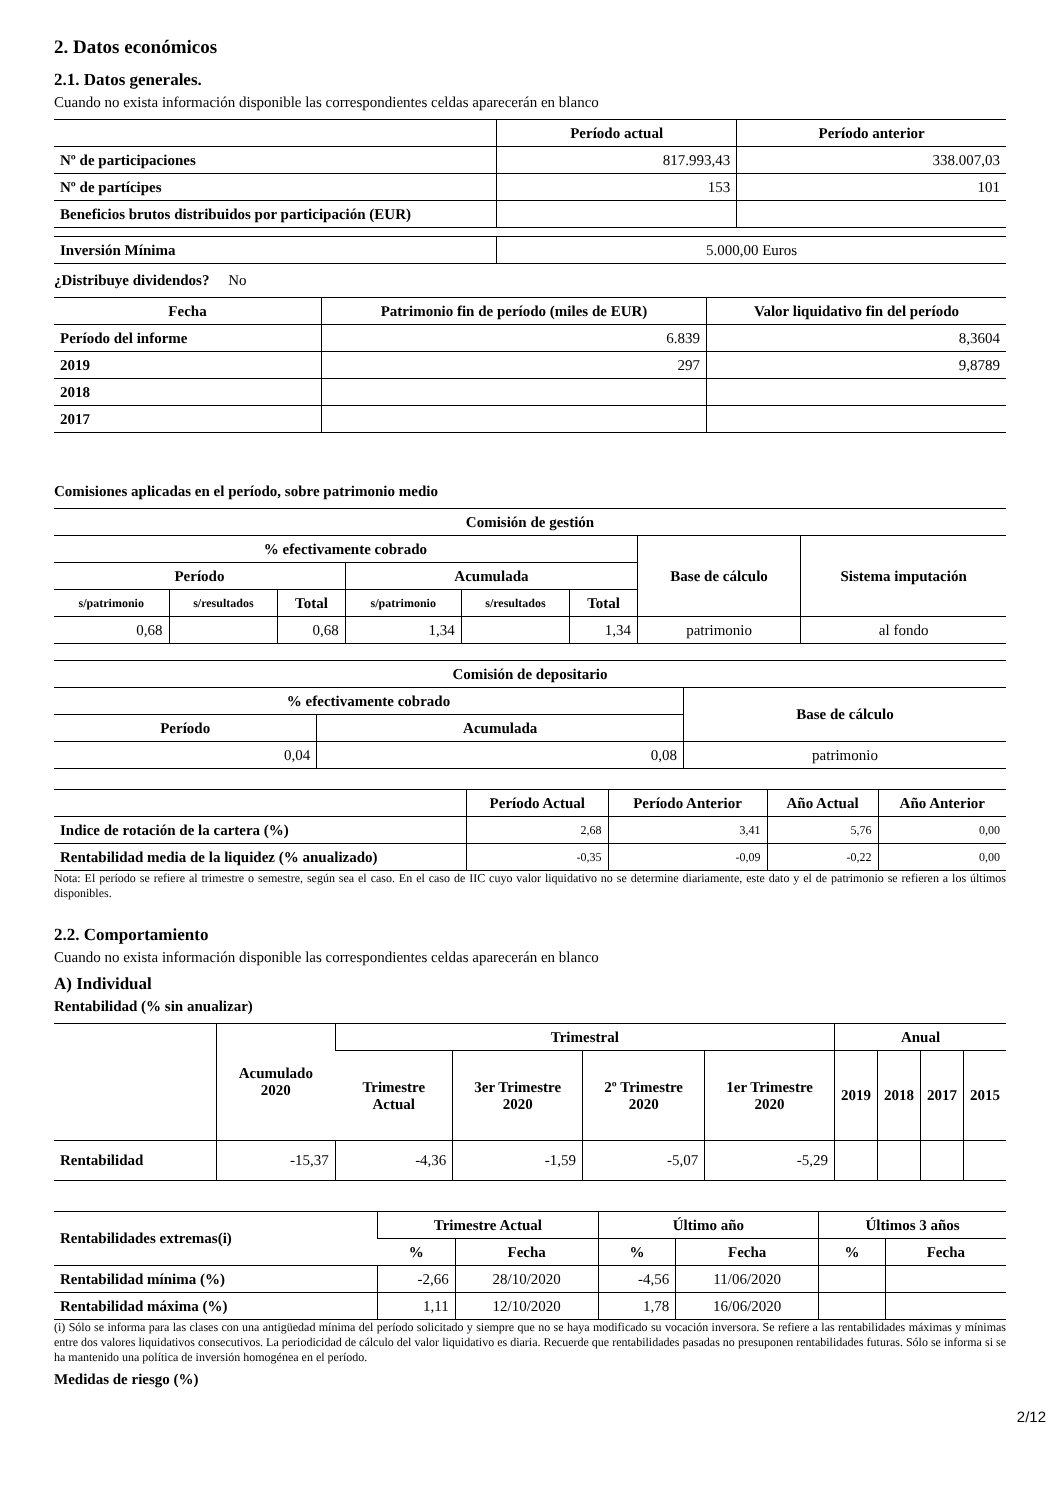2. Datos económicos
2.1. Datos generales.
Cuando no exista información disponible las correspondientes celdas aparecerán en blanco
| | Período actual | Período anterior |
| --- | --- | --- |
| Nº de participaciones | 817.993,43 | 338.007,03 |
| Nº de partícipes | 153 | 101 |
| Beneficios brutos distribuidos por participación (EUR) | | |
| Inversión Mínima | 5.000,00 Euros |
¿Distribuye dividendos? No
| Fecha | Patrimonio fin de período (miles de EUR) | Valor liquidativo fin del período |
| --- | --- | --- |
| Período del informe | 6.839 | 8,3604 |
| 2019 | 297 | 9,8789 |
| 2018 | | |
| 2017 | | |
Comisiones aplicadas en el período, sobre patrimonio medio
| Comisión de gestión | | | | | | | |
| --- | --- | --- | --- | --- | --- | --- | --- |
| % efectivamente cobrado | | | | | | Base de cálculo | Sistema imputación |
| Período | | | Acumulada | | | | |
| s/patrimonio | s/resultados | Total | s/patrimonio | s/resultados | Total | | |
| 0,68 | | 0,68 | 1,34 | | 1,34 | patrimonio | al fondo |
| Comisión de depositario | | |
| --- | --- | --- |
| % efectivamente cobrado | | Base de cálculo |
| Período | Acumulada | |
| 0,04 | 0,08 | patrimonio |
| | Período Actual | Período Anterior | Año Actual | Año Anterior |
| --- | --- | --- | --- | --- |
| Indice de rotación de la cartera (%) | 2,68 | 3,41 | 5,76 | 0,00 |
| Rentabilidad media de la liquidez (% anualizado) | -0,35 | -0,09 | -0,22 | 0,00 |
Nota: El período se refiere al trimestre o semestre, según sea el caso. En el caso de IIC cuyo valor liquidativo no se determine diariamente, este dato y el de patrimonio se refieren a los últimos disponibles.
2.2. Comportamiento
Cuando no exista información disponible las correspondientes celdas aparecerán en blanco
A) Individual
Rentabilidad (% sin anualizar)
| | Acumulado 2020 | Trimestral | | | | Anual | | | |
| --- | --- | --- | --- | --- | --- | --- | --- | --- | --- |
| | | Trimestre Actual | 3er Trimestre 2020 | 2º Trimestre 2020 | 1er Trimestre 2020 | 2019 | 2018 | 2017 | 2015 |
| Rentabilidad | -15,37 | -4,36 | -1,59 | -5,07 | -5,29 | | | | |
| Rentabilidades extremas(i) | Trimestre Actual | | Último año | | Últimos 3 años | |
| --- | --- | --- | --- | --- | --- | --- |
| | % | Fecha | % | Fecha | % | Fecha |
| Rentabilidad mínima (%) | -2,66 | 28/10/2020 | -4,56 | 11/06/2020 | | |
| Rentabilidad máxima (%) | 1,11 | 12/10/2020 | 1,78 | 16/06/2020 | | |
(i) Sólo se informa para las clases con una antigüedad mínima del período solicitado y siempre que no se haya modificado su vocación inversora. Se refiere a las rentabilidades máximas y mínimas entre dos valores liquidativos consecutivos. La periodicidad de cálculo del valor liquidativo es diaria. Recuerde que rentabilidades pasadas no presuponen rentabilidades futuras. Sólo se informa si se ha mantenido una política de inversión homogénea en el período.
Medidas de riesgo (%)
2/12